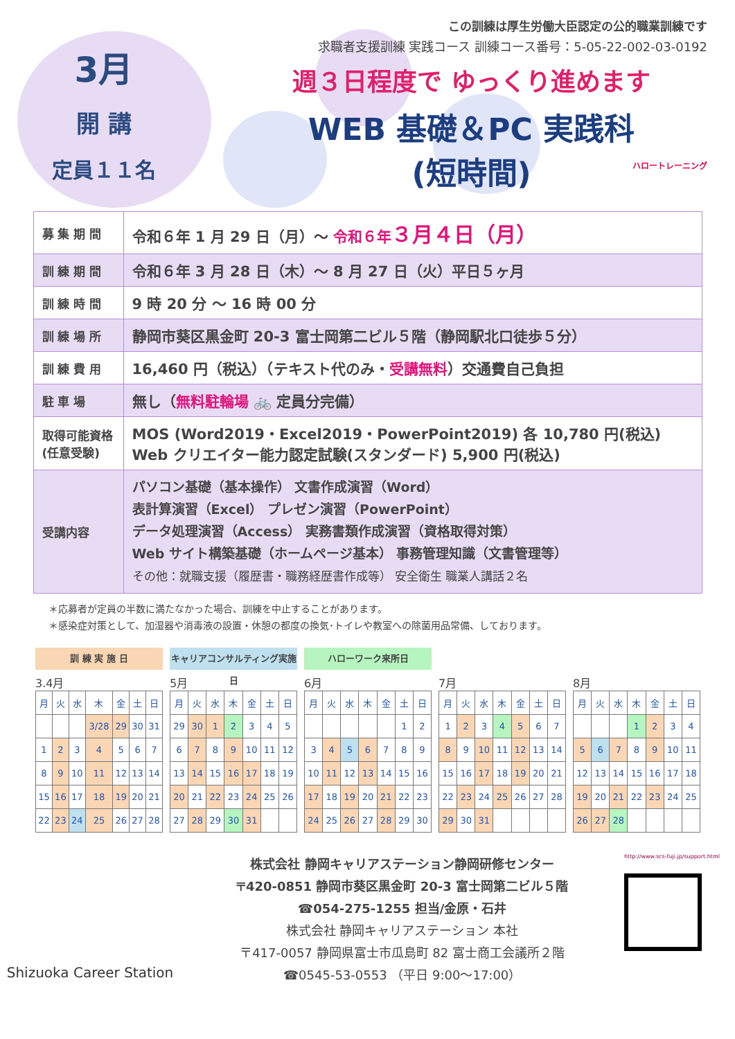3月
開 講
定員１１名
この訓練は厚生労働大臣認定の公的職業訓練です
求職者支援訓練 実践コース 訓練コース番号：5-05-22-002-03-0192
週３日程度で ゆっくり進めます
WEB 基礎＆PC 実践科
(短時間)
ハロートレーニング
| 募 集 期 間 | 令和６年 1 月 29 日（月）～ 令和６年 ３月４日（月） |
| 訓 練 期 間 | 令和６年 3 月 28 日（木）～ 8 月 27 日（火）平日５ヶ月 |
| 訓 練 時 間 | 9 時 20 分 ～ 16 時 00 分 |
| 訓 練 場 所 | 静岡市葵区黒金町 20-3 富士岡第二ビル５階（静岡駅北口徒歩５分） |
| 訓 練 費 用 | 16,460 円（税込）（テキスト代のみ・ 受講無料 ）交通費自己負担 |
| 駐 車 場 | 無し（ 無料駐輪場 🚲 定員分完備） |
| 取得可能資格 (任意受験) | MOS (Word2019・Excel2019・PowerPoint2019) 各 10,780 円(税込) Web クリエイター能力認定試験(スタンダード) 5,900 円(税込) |
| 受講内容 | パソコン基礎（基本操作） 文書作成演習（Word） 表計算演習（Excel） プレゼン演習（PowerPoint） データ処理演習（Access） 実務書類作成演習（資格取得対策） Web サイト構築基礎（ホームページ基本） 事務管理知識（文書管理等） その他：就職支援（履歴書・職務経歴書作成等） 安全衛生 職業人講話２名 |
＊応募者が定員の半数に満たなかった場合、訓練を中止することがあります。
＊感染症対策として、加湿器や消毒液の設置・休憩の都度の換気･トイレや教室への除菌用品常備、しております。
訓 練 実 施 日
3.4月
| 月 | 火 | 水 | 木 | 金 | 土 | 日 |
| | | | 3/28 | 29 | 30 | 31 |
| 1 | 2 | 3 | 4 | 5 | 6 | 7 |
| 8 | 9 | 10 | 11 | 12 | 13 | 14 |
| 15 | 16 | 17 | 18 | 19 | 20 | 21 |
| 22 | 23 | 24 | 25 | 26 | 27 | 28 |
キャリアコンサルティング実施日
5月
| 月 | 火 | 水 | 木 | 金 | 土 | 日 |
| 29 | 30 | 1 | 2 | 3 | 4 | 5 |
| 6 | 7 | 8 | 9 | 10 | 11 | 12 |
| 13 | 14 | 15 | 16 | 17 | 18 | 19 |
| 20 | 21 | 22 | 23 | 24 | 25 | 26 |
| 27 | 28 | 29 | 30 | 31 | | |
ハローワーク来所日
6月
| 月 | 火 | 水 | 木 | 金 | 土 | 日 |
| | | | | | 1 | 2 |
| 3 | 4 | 5 | 6 | 7 | 8 | 9 |
| 10 | 11 | 12 | 13 | 14 | 15 | 16 |
| 17 | 18 | 19 | 20 | 21 | 22 | 23 |
| 24 | 25 | 26 | 27 | 28 | 29 | 30 |
7月
| 月 | 火 | 水 | 木 | 金 | 土 | 日 |
| 1 | 2 | 3 | 4 | 5 | 6 | 7 |
| 8 | 9 | 10 | 11 | 12 | 13 | 14 |
| 15 | 16 | 17 | 18 | 19 | 20 | 21 |
| 22 | 23 | 24 | 25 | 26 | 27 | 28 |
| 29 | 30 | 31 | | | | |
8月
| 月 | 火 | 水 | 木 | 金 | 土 | 日 |
| | | | 1 | 2 | 3 | 4 |
| 5 | 6 | 7 | 8 | 9 | 10 | 11 |
| 12 | 13 | 14 | 15 | 16 | 17 | 18 |
| 19 | 20 | 21 | 22 | 23 | 24 | 25 |
| 26 | 27 | 28 | | | | |
Shizuoka Career Station
株式会社 静岡キャリアステーション静岡研修センター
〒420-0851 静岡市葵区黒金町 20-3 富士岡第二ビル５階
☎054-275-1255 担当/金原・石井
株式会社 静岡キャリアステーション 本社
〒417-0057 静岡県富士市瓜島町 82 富士商工会議所２階
☎0545-53-0553 （平日 9:00～17:00）
http://www.scs-fuji.jp/support.html